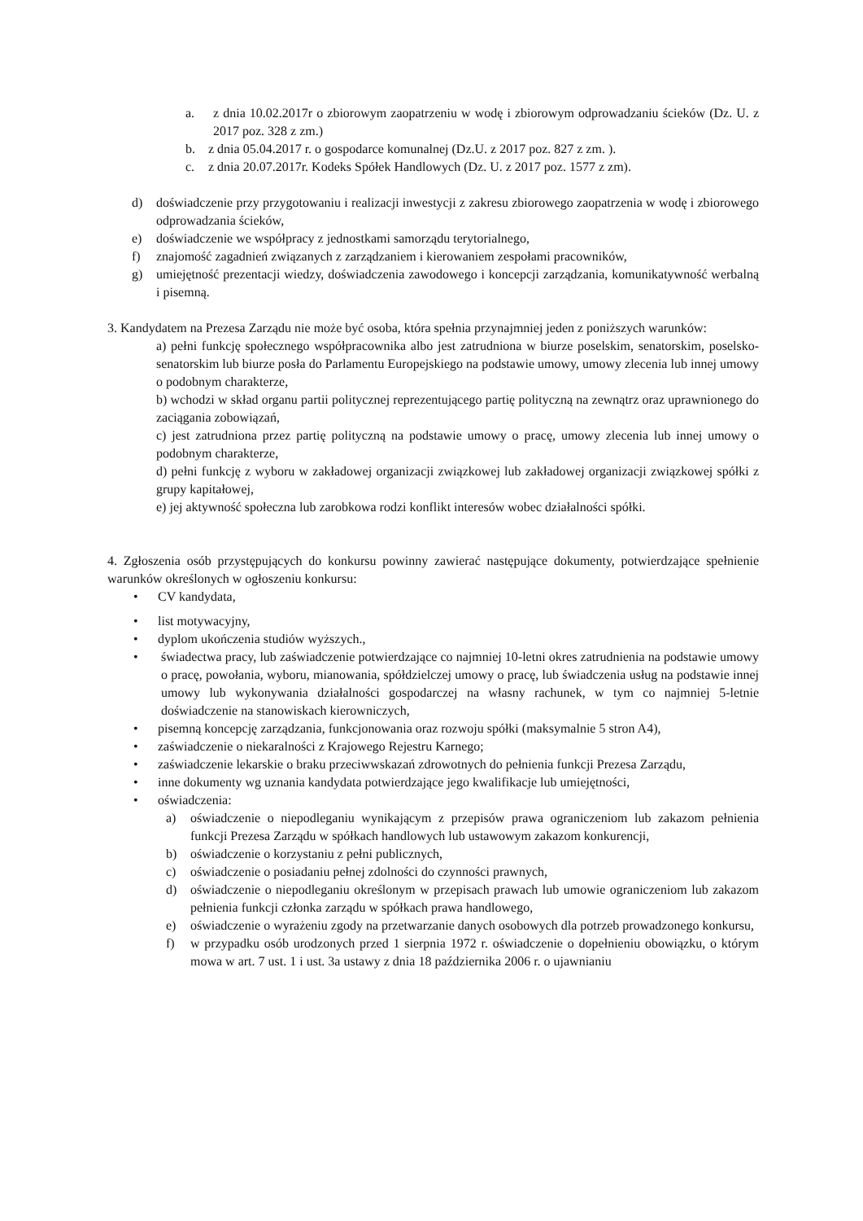a. z dnia 10.02.2017r o zbiorowym zaopatrzeniu w wodę i zbiorowym odprowadzaniu ścieków (Dz. U. z 2017 poz. 328 z zm.)
b. z dnia 05.04.2017 r. o gospodarce komunalnej (Dz.U. z 2017 poz. 827 z zm. ).
c. z dnia 20.07.2017r. Kodeks Spółek Handlowych (Dz. U. z 2017 poz. 1577 z zm).
d) doświadczenie przy przygotowaniu i realizacji inwestycji z zakresu zbiorowego zaopatrzenia w wodę i zbiorowego odprowadzania ścieków,
e) doświadczenie we współpracy z jednostkami samorządu terytorialnego,
f) znajomość zagadnień związanych z zarządzaniem i kierowaniem zespołami pracowników,
g) umiejętność prezentacji wiedzy, doświadczenia zawodowego i koncepcji zarządzania, komunikatywność werbalną i pisemną.
3. Kandydatem na Prezesa Zarządu nie może być osoba, która spełnia przynajmniej jeden z poniższych warunków:
a) pełni funkcję społecznego współpracownika albo jest zatrudniona w biurze poselskim, senatorskim, poselsko-senatorskim lub biurze posła do Parlamentu Europejskiego na podstawie umowy, umowy zlecenia lub innej umowy o podobnym charakterze,
b) wchodzi w skład organu partii politycznej reprezentującego partię polityczną na zewnątrz oraz uprawnionego do zaciągania zobowiązań,
c) jest zatrudniona przez partię polityczną na podstawie umowy o pracę, umowy zlecenia lub innej umowy o podobnym charakterze,
d) pełni funkcję z wyboru w zakładowej organizacji związkowej lub zakładowej organizacji związkowej spółki z grupy kapitałowej,
e) jej aktywność społeczna lub zarobkowa rodzi konflikt interesów wobec działalności spółki.
4. Zgłoszenia osób przystępujących do konkursu powinny zawierać następujące dokumenty, potwierdzające spełnienie warunków określonych w ogłoszeniu konkursu:
• CV kandydata,
• list motywacyjny,
• dyplom ukończenia studiów wyższych.,
• świadectwa pracy, lub zaświadczenie potwierdzające co najmniej 10-letni okres zatrudnienia na podstawie umowy o pracę, powołania, wyboru, mianowania, spółdzielczej umowy o pracę, lub świadczenia usług na podstawie innej umowy lub wykonywania działalności gospodarczej na własny rachunek, w tym co najmniej 5-letnie doświadczenie na stanowiskach kierowniczych,
• pisemną koncepcję zarządzania, funkcjonowania oraz rozwoju spółki (maksymalnie 5 stron A4),
• zaświadczenie o niekaralności z Krajowego Rejestru Karnego;
• zaświadczenie lekarskie o braku przeciwwskazań zdrowotnych do pełnienia funkcji Prezesa Zarządu,
• inne dokumenty wg uznania kandydata potwierdzające jego kwalifikacje lub umiejętności,
• oświadczenia:
a) oświadczenie o niepodleganiu wynikającym z przepisów prawa ograniczeniom lub zakazom pełnienia funkcji Prezesa Zarządu w spółkach handlowych lub ustawowym zakazom konkurencji,
b) oświadczenie o korzystaniu z pełni publicznych,
c) oświadczenie o posiadaniu pełnej zdolności do czynności prawnych,
d) oświadczenie o niepodleganiu określonym w przepisach prawach lub umowie ograniczeniom lub zakazom pełnienia funkcji członka zarządu w spółkach prawa handlowego,
e) oświadczenie o wyrażeniu zgody na przetwarzanie danych osobowych dla potrzeb prowadzonego konkursu,
f) w przypadku osób urodzonych przed 1 sierpnia 1972 r. oświadczenie o dopełnieniu obowiązku, o którym mowa w art. 7 ust. 1 i ust. 3a ustawy z dnia 18 października 2006 r. o ujawnianiu